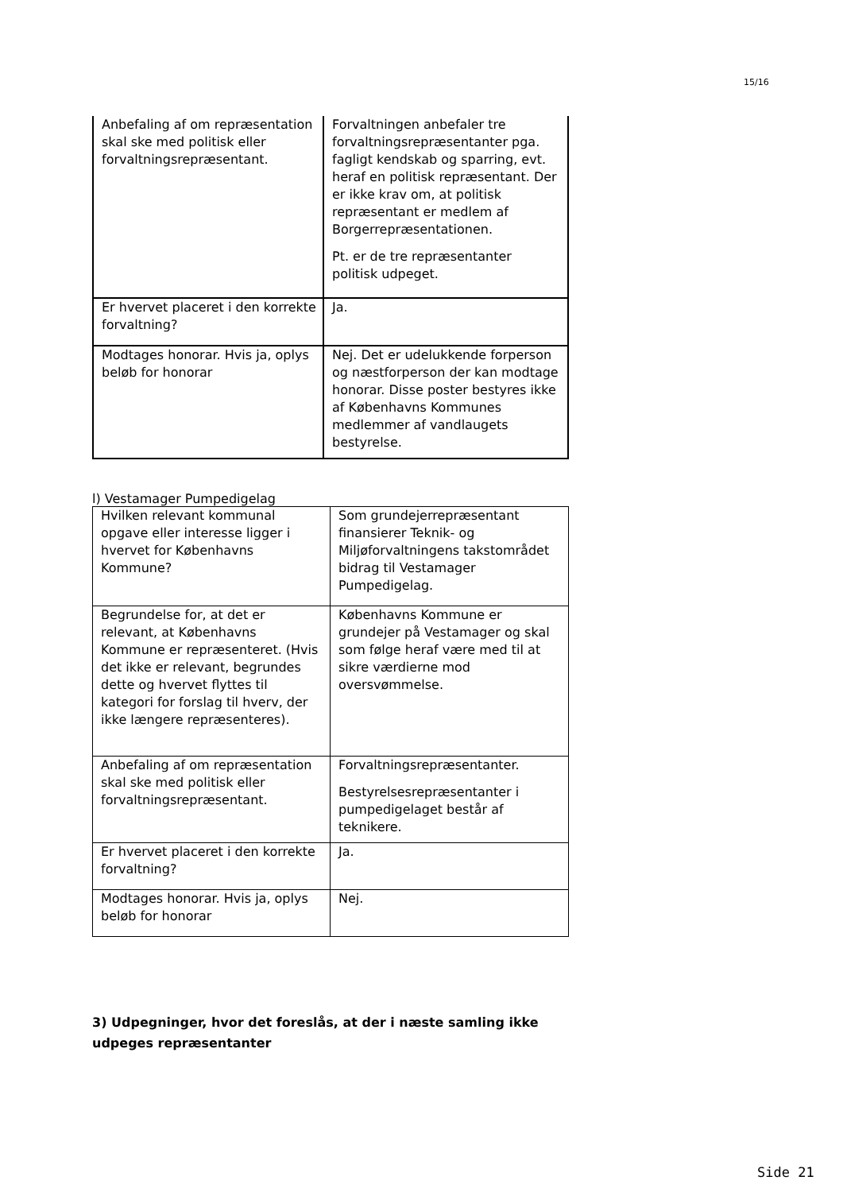15/16
| Anbefaling af om repræsentation skal ske med politisk eller forvaltningsrepræsentant. | Forvaltningen anbefaler tre forvaltningsrepræsentanter pga. fagligt kendskab og sparring, evt. heraf en politisk repræsentant. Der er ikke krav om, at politisk repræsentant er medlem af Borgerrepræsentationen. Pt. er de tre repræsentanter politisk udpeget. |
| Er hvervet placeret i den korrekte forvaltning? | Ja. |
| Modtages honorar. Hvis ja, oplys beløb for honorar | Nej. Det er udelukkende forperson og næstforperson der kan modtage honorar. Disse poster bestyres ikke af Københavns Kommunes medlemmer af vandlaugets bestyrelse. |
l) Vestamager Pumpedigelag
| Hvilken relevant kommunal opgave eller interesse ligger i hvervet for Københavns Kommune? | Som grundejerrepræsentant finansierer Teknik- og Miljøforvaltningens takstområdet bidrag til Vestamager Pumpedigelag. |
| Begrundelse for, at det er relevant, at Københavns Kommune er repræsenteret. (Hvis det ikke er relevant, begrundes dette og hvervet flyttes til kategori for forslag til hverv, der ikke længere repræsenteres). | Københavns Kommune er grundejer på Vestamager og skal som følge heraf være med til at sikre værdierne mod oversvømmelse. |
| Anbefaling af om repræsentation skal ske med politisk eller forvaltningsrepræsentant. | Forvaltningsrepræsentanter. Bestyrelsesrepræsentanter i pumpedigelaget består af teknikere. |
| Er hvervet placeret i den korrekte forvaltning? | Ja. |
| Modtages honorar. Hvis ja, oplys beløb for honorar | Nej. |
3) Udpegninger, hvor det foreslås, at der i næste samling ikke udpeges repræsentanter
Side 21